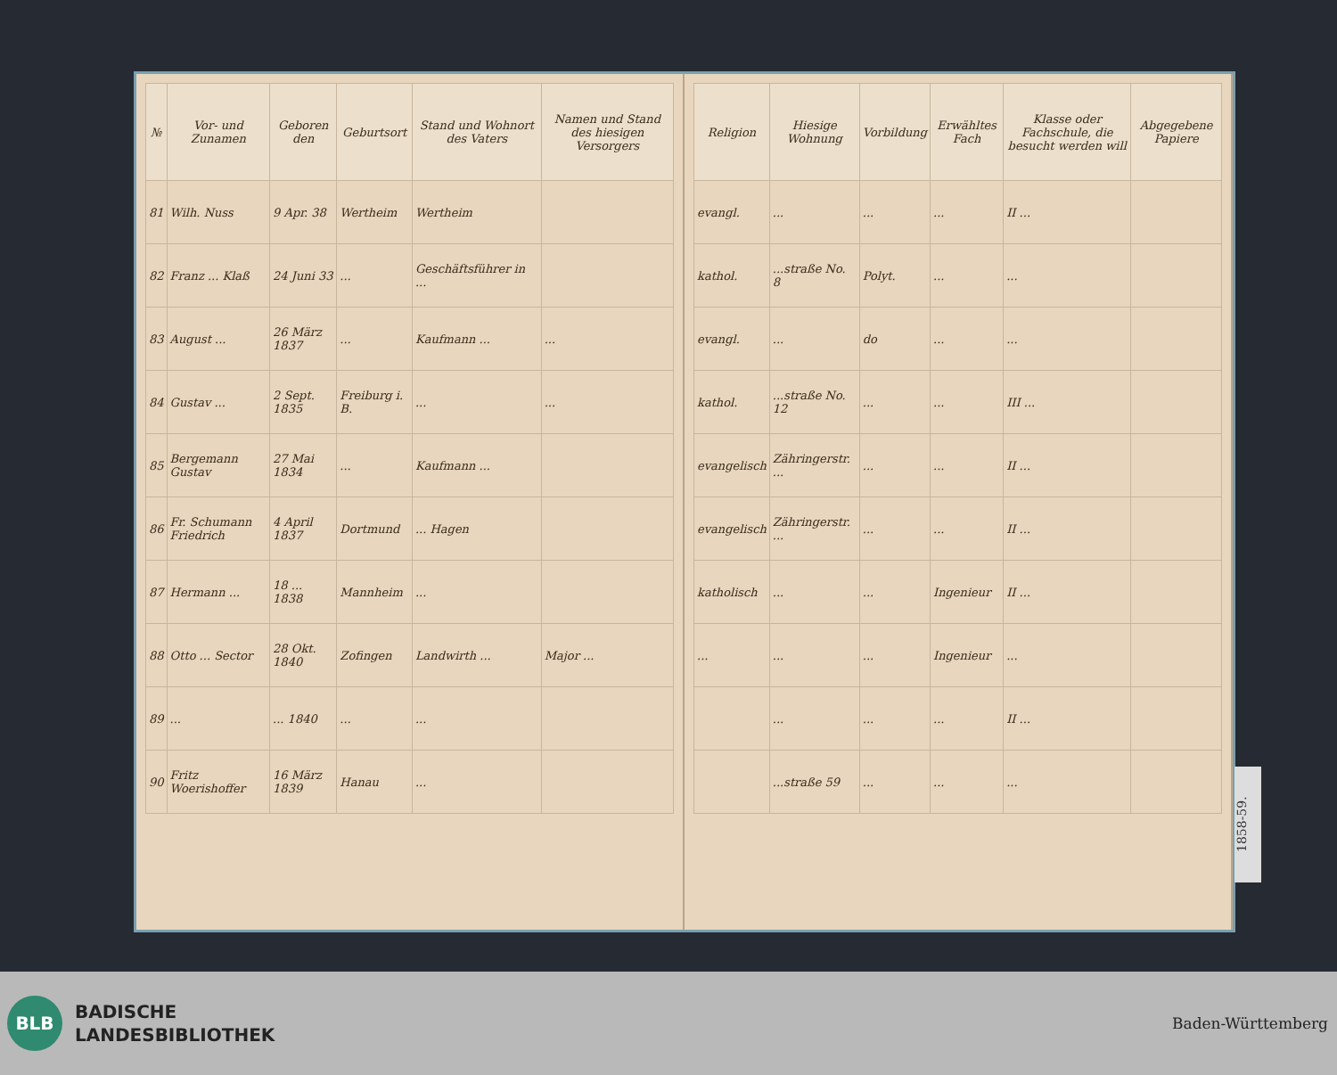| № | Vor- und Zunamen | Geboren den | Geburtsort | Stand und Wohnort des Vaters | Namen und Stand des hiesigen Versorgers |
| --- | --- | --- | --- | --- | --- |
| 81 | Wilh. Nuss | 9 Apr. 38 | Wertheim | Wertheim | |
| 82 | Franz ... Klaß | 24 Juni 33 | ... | Geschäftsführer in ... | |
| 83 | August ... | 26 März 1837 | ... | Kaufmann ... | ... |
| 84 | Gustav ... | 2 Sept. 1835 | Freiburg i. B. | ... | ... |
| 85 | Bergemann Gustav | 27 Mai 1834 | ... | Kaufmann ... | |
| 86 | Fr. Schumann Friedrich | 4 April 1837 | Dortmund | ... Hagen | |
| 87 | Hermann ... | 18 ... 1838 | Mannheim | ... | |
| 88 | Otto ... Sector | 28 Okt. 1840 | Zofingen | Landwirth ... | Major ... |
| 89 | ... | ... 1840 | ... | ... | |
| 90 | Fritz Woerishoffer | 16 März 1839 | Hanau | ... | |
| Religion | Hiesige Wohnung | Vorbildung | Erwähltes Fach | Klasse oder Fachschule, die besucht werden will | Abgegebene Papiere |
| --- | --- | --- | --- | --- | --- |
| evangl. | ... | ... | ... | II ... | |
| kathol. | ...straße No. 8 | Polyt. | ... | ... | |
| evangl. | ... | do | ... | ... | |
| kathol. | ...straße No. 12 | ... | ... | III ... | |
| evangelisch | Zähringerstr. ... | ... | ... | II ... | |
| evangelisch | Zähringerstr. ... | ... | ... | II ... | |
| katholisch | ... | ... | Ingenieur | II ... | |
| ... | ... | ... | Ingenieur | ... | |
| | ... | ... | ... | II ... | |
| | ...straße 59 | ... | ... | ... | |
1858-59.
BLB
BADISCHE
LANDESBIBLIOTHEK
Baden-Württemberg